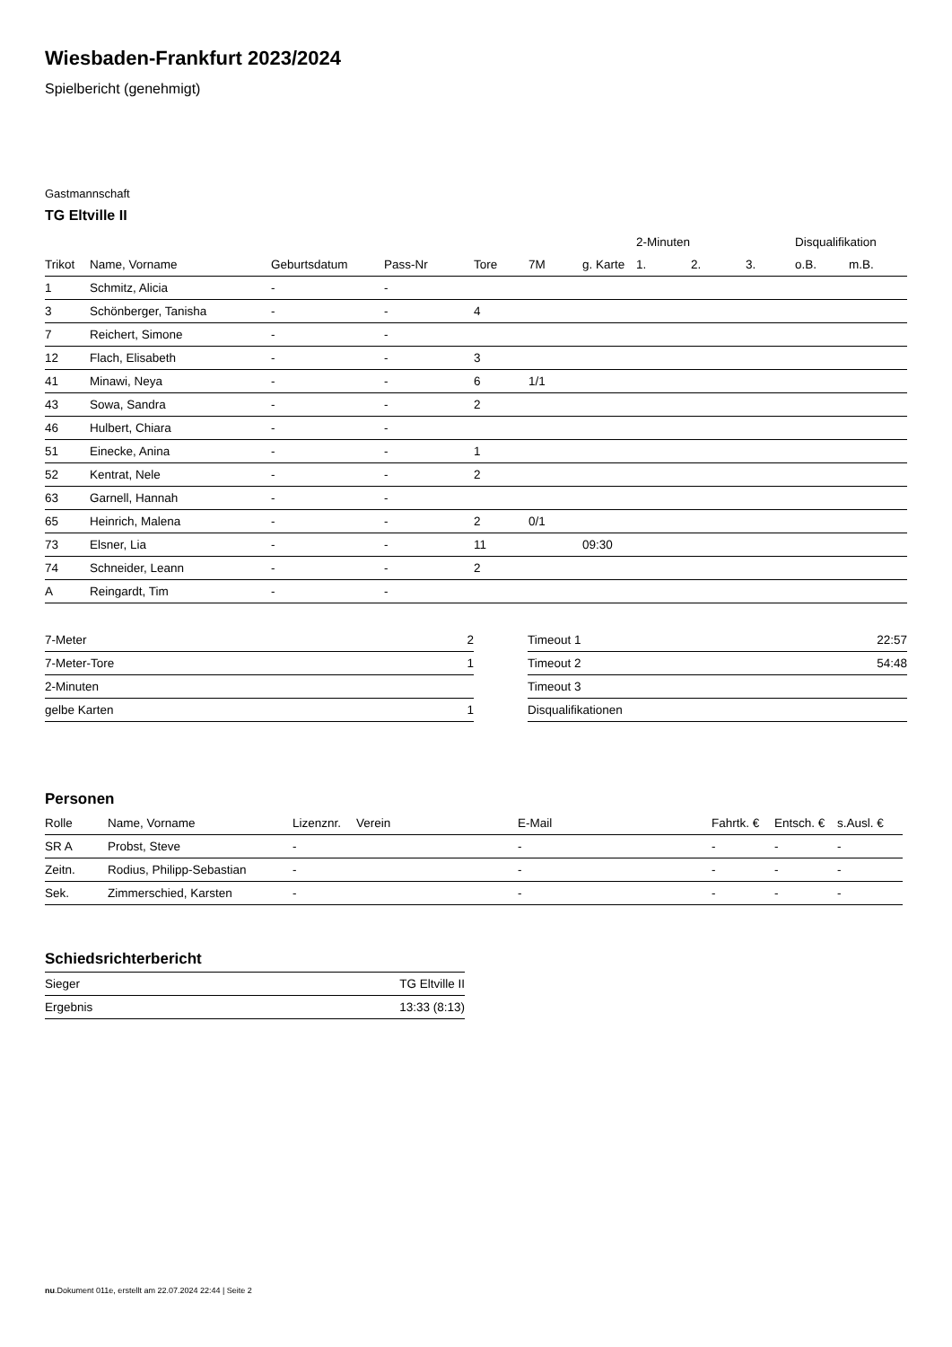Wiesbaden-Frankfurt 2023/2024
Spielbericht (genehmigt)
Gastmannschaft
TG Eltville II
| | | | | | | | 2-Minuten | | | Disqualifikation | |
| --- | --- | --- | --- | --- | --- | --- | --- | --- | --- | --- | --- |
| Trikot | Name, Vorname | Geburtsdatum | Pass-Nr | Tore | 7M | g. Karte | 1. | 2. | 3. | o.B. | m.B. |
| 1 | Schmitz, Alicia | - | - | | | | | | | | |
| 3 | Schönberger, Tanisha | - | - | 4 | | | | | | | |
| 7 | Reichert, Simone | - | - | | | | | | | | |
| 12 | Flach, Elisabeth | - | - | 3 | | | | | | | |
| 41 | Minawi, Neya | - | - | 6 | 1/1 | | | | | | |
| 43 | Sowa, Sandra | - | - | 2 | | | | | | | |
| 46 | Hulbert, Chiara | - | - | | | | | | | | |
| 51 | Einecke, Anina | - | - | 1 | | | | | | | |
| 52 | Kentrat, Nele | - | - | 2 | | | | | | | |
| 63 | Garnell, Hannah | - | - | | | | | | | | |
| 65 | Heinrich, Malena | - | - | 2 | 0/1 | | | | | | |
| 73 | Elsner, Lia | - | - | 11 | | 09:30 | | | | | |
| 74 | Schneider, Leann | - | - | 2 | | | | | | | |
| A | Reingardt, Tim | - | - | | | | | | | | |
| 7-Meter | 2 |
| 7-Meter-Tore | 1 |
| 2-Minuten | |
| gelbe Karten | 1 |
| Timeout 1 | 22:57 |
| Timeout 2 | 54:48 |
| Timeout 3 | |
| Disqualifikationen | |
Personen
| Rolle | Name, Vorname | Lizenznr. | Verein | E-Mail | Fahrtk. € | Entsch. € | s.Ausl. € |
| --- | --- | --- | --- | --- | --- | --- | --- |
| SR A | Probst, Steve | - | | - | - | - | - |
| Zeitn. | Rodius, Philipp-Sebastian | - | | - | - | - | - |
| Sek. | Zimmerschied, Karsten | - | | - | - | - | - |
Schiedsrichterbericht
| Sieger | TG Eltville II |
| Ergebnis | 13:33 (8:13) |
nu.Dokument 011e, erstellt am 22.07.2024 22:44 | Seite 2